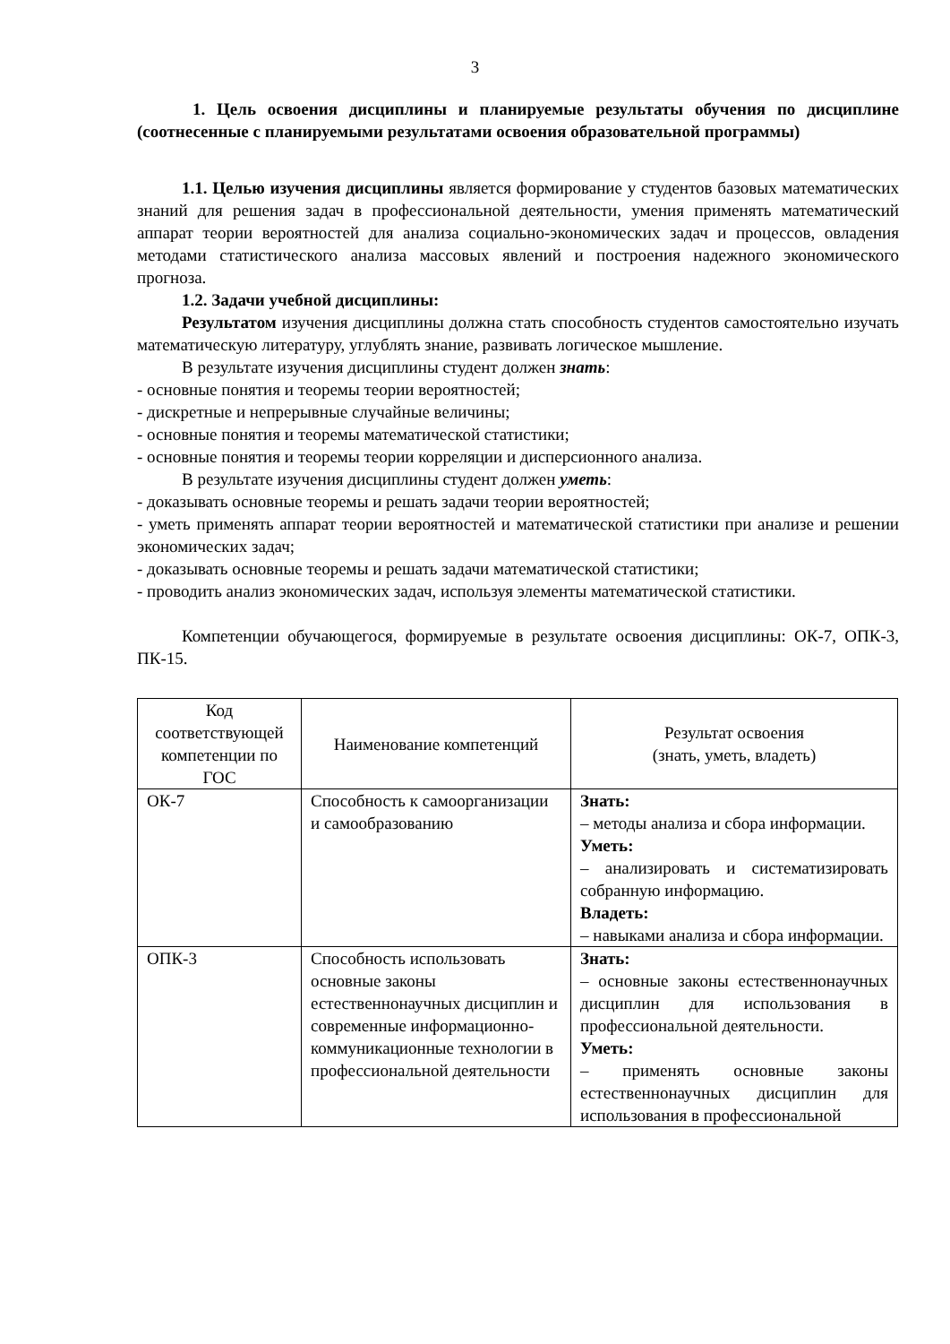3
1. Цель освоения дисциплины и планируемые результаты обучения по дисциплине (соотнесенные с планируемыми результатами освоения образовательной программы)
1.1. Целью изучения дисциплины является формирование у студентов базовых математических знаний для решения задач в профессиональной деятельности, умения применять математический аппарат теории вероятностей для анализа социально-экономических задач и процессов, овладения методами статистического анализа массовых явлений и построения надежного экономического прогноза.
1.2. Задачи учебной дисциплины:
Результатом изучения дисциплины должна стать способность студентов самостоятельно изучать математическую литературу, углублять знание, развивать логическое мышление.
В результате изучения дисциплины студент должен знать:
- основные понятия и теоремы теории вероятностей;
- дискретные и непрерывные случайные величины;
- основные понятия и теоремы математической статистики;
- основные понятия и теоремы теории корреляции и дисперсионного анализа.
В результате изучения дисциплины студент должен уметь:
- доказывать основные теоремы и решать задачи теории вероятностей;
- уметь применять аппарат теории вероятностей и математической статистики при анализе и решении экономических задач;
- доказывать основные теоремы и решать задачи математической статистики;
- проводить анализ экономических задач, используя элементы математической статистики.
Компетенции обучающегося, формируемые в результате освоения дисциплины: ОК-7, ОПК-3, ПК-15.
| Код соответствующей компетенции по ГОС | Наименование компетенций | Результат освоения (знать, уметь, владеть) |
| ОК-7 | Способность к самоорганизации и самообразованию | Знать: – методы анализа и сбора информации. Уметь: – анализировать и систематизировать собранную информацию. Владеть: – навыками анализа и сбора информации. |
| ОПК-3 | Способность использовать основные законы естественнонаучных дисциплин и современные информационно-коммуникационные технологии в профессиональной деятельности | Знать: – основные законы естественнонаучных дисциплин для использования в профессиональной деятельности. Уметь: – применять основные законы естественнонаучных дисциплин для использования в профессиональной |